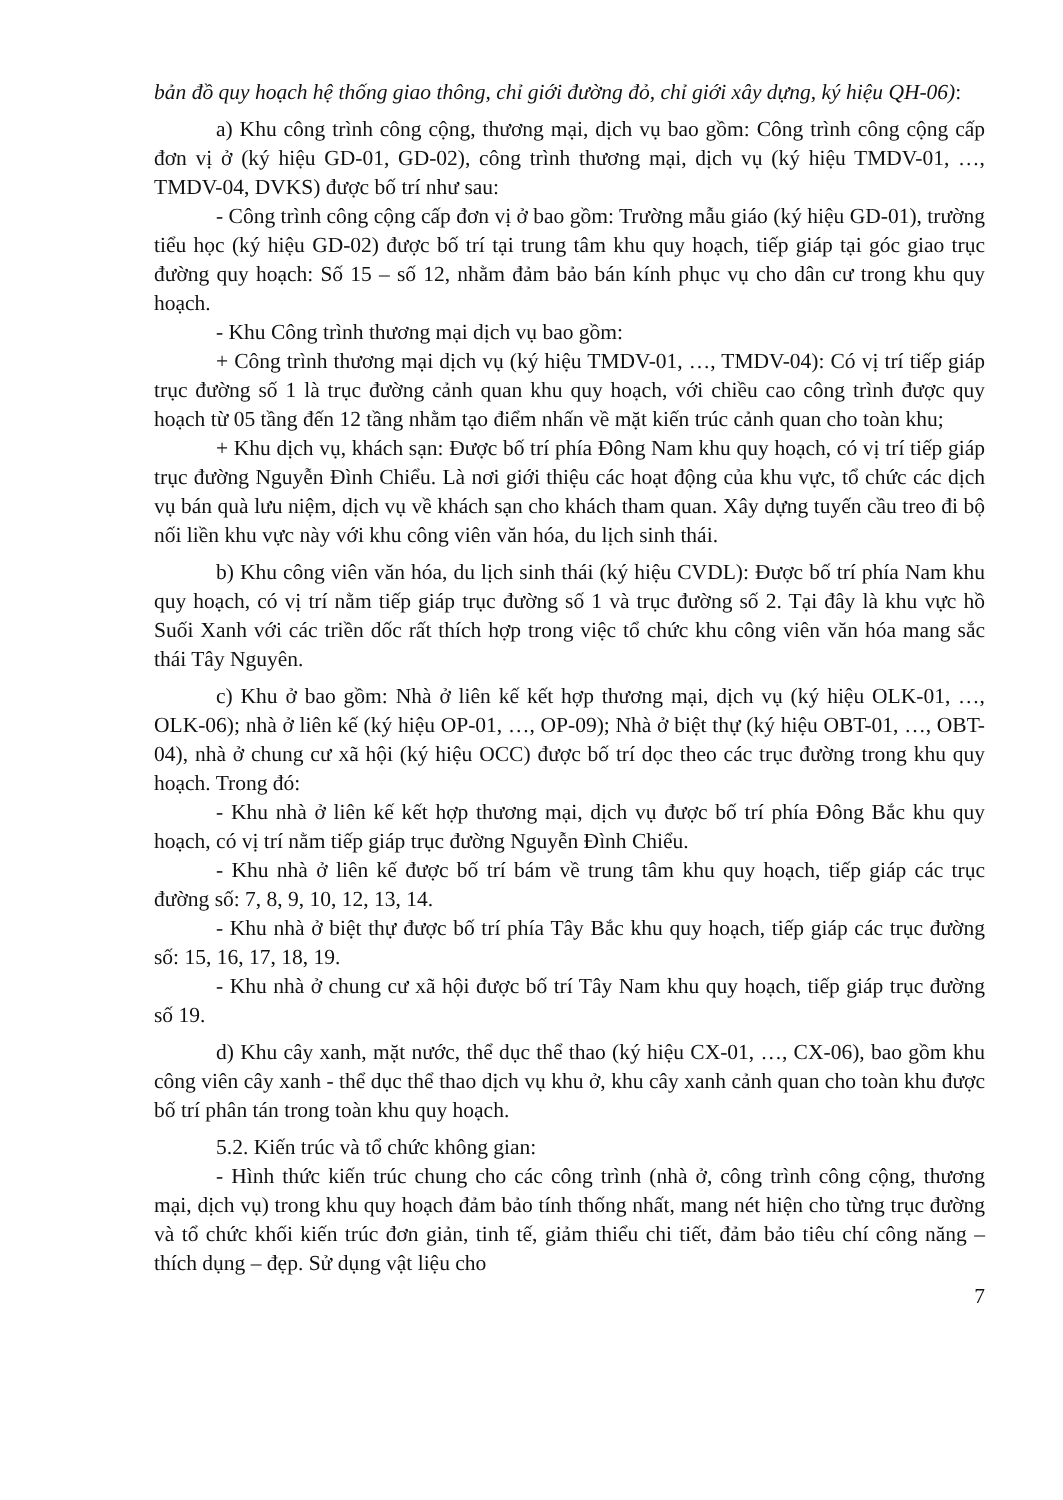bản đồ quy hoạch hệ thống giao thông, chỉ giới đường đỏ, chỉ giới xây dựng, ký hiệu QH-06):
a) Khu công trình công cộng, thương mại, dịch vụ bao gồm: Công trình công cộng cấp đơn vị ở (ký hiệu GD-01, GD-02), công trình thương mại, dịch vụ (ký hiệu TMDV-01, …, TMDV-04, DVKS) được bố trí như sau:
- Công trình công cộng cấp đơn vị ở bao gồm: Trường mẫu giáo (ký hiệu GD-01), trường tiểu học (ký hiệu GD-02) được bố trí tại trung tâm khu quy hoạch, tiếp giáp tại góc giao trục đường quy hoạch: Số 15 – số 12, nhằm đảm bảo bán kính phục vụ cho dân cư trong khu quy hoạch.
- Khu Công trình thương mại dịch vụ bao gồm:
+ Công trình thương mại dịch vụ (ký hiệu TMDV-01, …, TMDV-04): Có vị trí tiếp giáp trục đường số 1 là trục đường cảnh quan khu quy hoạch, với chiều cao công trình được quy hoạch từ 05 tầng đến 12 tầng nhằm tạo điểm nhấn về mặt kiến trúc cảnh quan cho toàn khu;
+ Khu dịch vụ, khách sạn: Được bố trí phía Đông Nam khu quy hoạch, có vị trí tiếp giáp trục đường Nguyễn Đình Chiểu. Là nơi giới thiệu các hoạt động của khu vực, tổ chức các dịch vụ bán quà lưu niệm, dịch vụ về khách sạn cho khách tham quan. Xây dựng tuyến cầu treo đi bộ nối liền khu vực này với khu công viên văn hóa, du lịch sinh thái.
b) Khu công viên văn hóa, du lịch sinh thái (ký hiệu CVDL): Được bố trí phía Nam khu quy hoạch, có vị trí nằm tiếp giáp trục đường số 1 và trục đường số 2. Tại đây là khu vực hồ Suối Xanh với các triền dốc rất thích hợp trong việc tổ chức khu công viên văn hóa mang sắc thái Tây Nguyên.
c) Khu ở bao gồm: Nhà ở liên kế kết hợp thương mại, dịch vụ (ký hiệu OLK-01, …, OLK-06); nhà ở liên kế (ký hiệu OP-01, …, OP-09); Nhà ở biệt thự (ký hiệu OBT-01, …, OBT-04), nhà ở chung cư xã hội (ký hiệu OCC) được bố trí dọc theo các trục đường trong khu quy hoạch. Trong đó:
- Khu nhà ở liên kế kết hợp thương mại, dịch vụ được bố trí phía Đông Bắc khu quy hoạch, có vị trí nằm tiếp giáp trục đường Nguyễn Đình Chiểu.
- Khu nhà ở liên kế được bố trí bám về trung tâm khu quy hoạch, tiếp giáp các trục đường số: 7, 8, 9, 10, 12, 13, 14.
- Khu nhà ở biệt thự được bố trí phía Tây Bắc khu quy hoạch, tiếp giáp các trục đường số: 15, 16, 17, 18, 19.
- Khu nhà ở chung cư xã hội được bố trí Tây Nam khu quy hoạch, tiếp giáp trục đường số 19.
d) Khu cây xanh, mặt nước, thể dục thể thao (ký hiệu CX-01, …, CX-06), bao gồm khu công viên cây xanh - thể dục thể thao dịch vụ khu ở, khu cây xanh cảnh quan cho toàn khu được bố trí phân tán trong toàn khu quy hoạch.
5.2. Kiến trúc và tổ chức không gian:
- Hình thức kiến trúc chung cho các công trình (nhà ở, công trình công cộng, thương mại, dịch vụ) trong khu quy hoạch đảm bảo tính thống nhất, mang nét hiện cho từng trục đường và tổ chức khối kiến trúc đơn giản, tinh tế, giảm thiểu chi tiết, đảm bảo tiêu chí công năng – thích dụng – đẹp. Sử dụng vật liệu cho
7